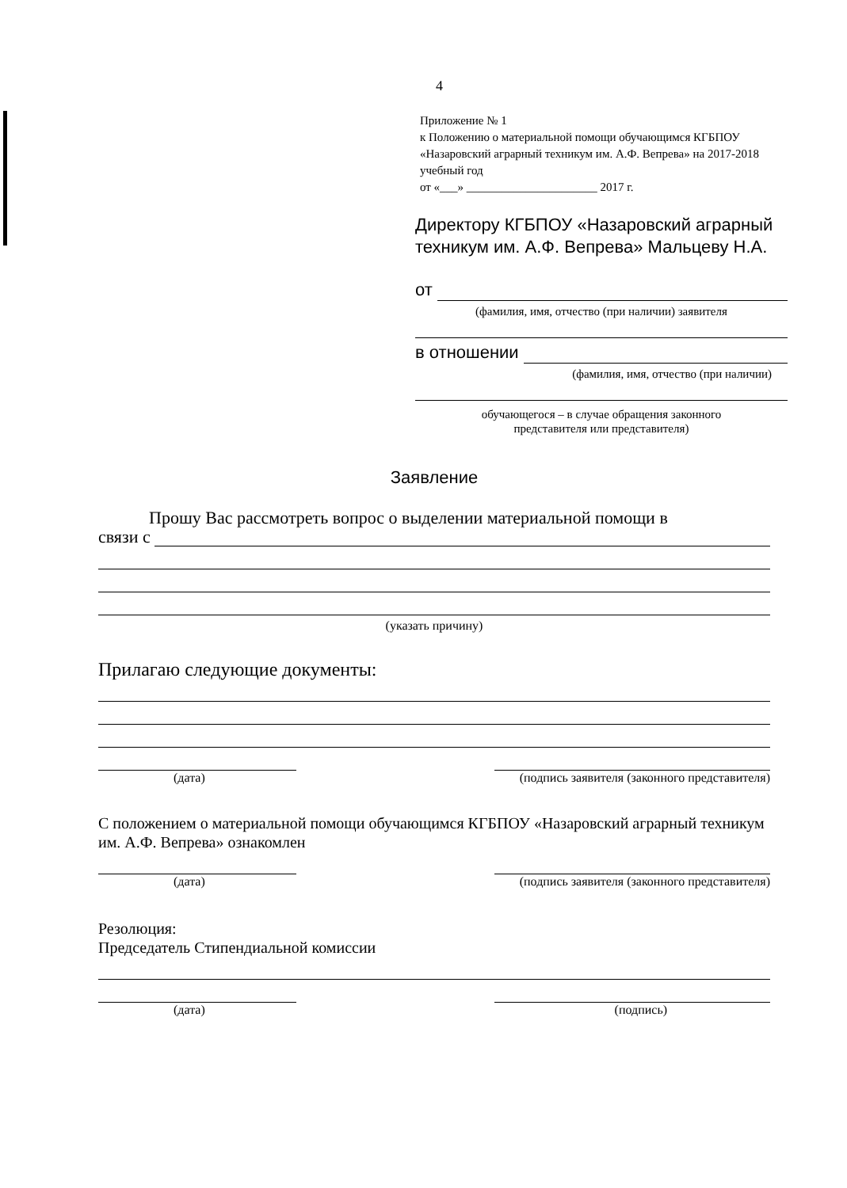4
Приложение № 1
к Положению о материальной помощи обучающимся КГБПОУ «Назаровский аграрный техникум им. А.Ф. Вепрева» на 2017-2018 учебный год
от «___» ______________________ 2017 г.
Директору КГБПОУ «Назаровский аграрный техникум им. А.Ф. Вепрева» Мальцеву Н.А.
от
(фамилия, имя, отчество (при наличии) заявителя
в отношении
(фамилия, имя, отчество (при наличии)
обучающегося – в случае обращения законного
представителя или представителя)
Заявление
Прошу Вас рассмотреть вопрос о выделении материальной помощи в
связи с
(указать причину)
Прилагаю следующие документы:
(дата) (подпись заявителя (законного представителя)
С положением о материальной помощи обучающимся КГБПОУ «Назаровский аграрный техникум им. А.Ф. Вепрева» ознакомлен
(дата) (подпись заявителя (законного представителя)
Резолюция:
Председатель Стипендиальной комиссии
(дата) (подпись)